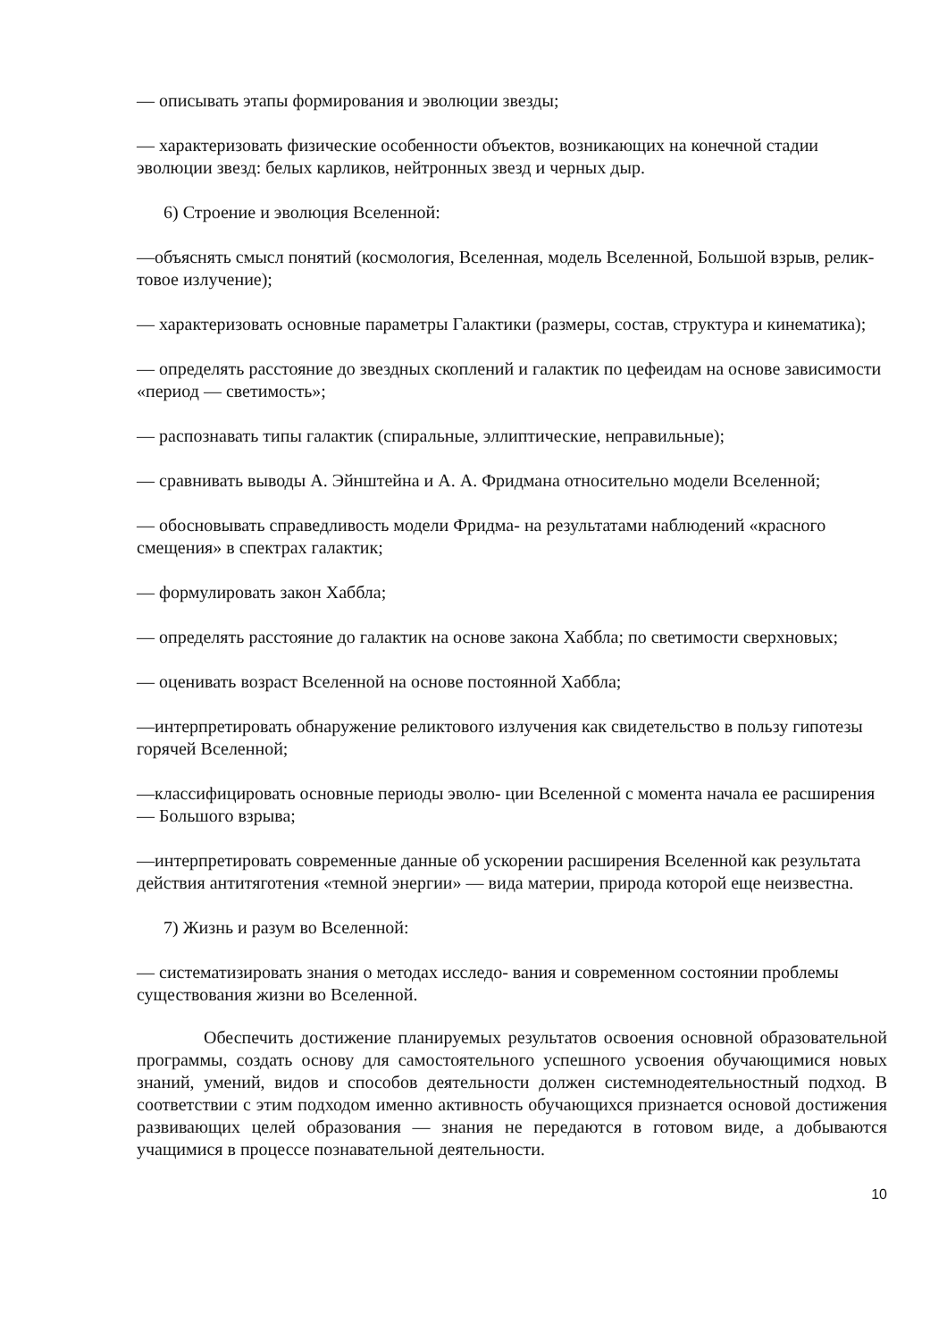— описывать этапы формирования и эволюции звезды;
— характеризовать физические особенности объектов, возникающих на конечной стадии эволюции звезд: белых карликов, нейтронных звезд и черных дыр.
6) Строение и эволюция Вселенной:
—объяснять смысл понятий (космология, Вселенная, модель Вселенной, Большой взрыв, релик- товое излучение);
— характеризовать основные параметры Галактики (размеры, состав, структура и кинематика);
— определять расстояние до звездных скоплений и галактик по цефеидам на основе зависимости «период — светимость»;
— распознавать типы галактик (спиральные, эллиптические, неправильные);
— сравнивать выводы А. Эйнштейна и А. А. Фридмана относительно модели Вселенной;
— обосновывать справедливость модели Фридма- на результатами наблюдений «красного смещения» в спектрах галактик;
— формулировать закон Хаббла;
— определять расстояние до галактик на основе закона Хаббла; по светимости сверхновых;
— оценивать возраст Вселенной на основе постоянной Хаббла;
—интерпретировать обнаружение реликтового излучения как свидетельство в пользу гипотезы горячей Вселенной;
—классифицировать основные периоды эволю- ции Вселенной с момента начала ее расширения — Большого взрыва;
—интерпретировать современные данные об ускорении расширения Вселенной как результата действия антитяготения «темной энергии» — вида материи, природа которой еще неизвестна.
7) Жизнь и разум во Вселенной:
— систематизировать знания о методах исследо- вания и современном состоянии проблемы существования жизни во Вселенной.
Обеспечить достижение планируемых результатов освоения основной образовательной программы, создать основу для самостоятельного успешного усвоения обучающимися новых знаний, умений, видов и способов деятельности должен системнодеятельностный подход. В соответствии с этим подходом именно активность обучающихся признается основой достижения развивающих целей образования — знания не передаются в готовом виде, а добываются учащимися в процессе познавательной деятельности.
10